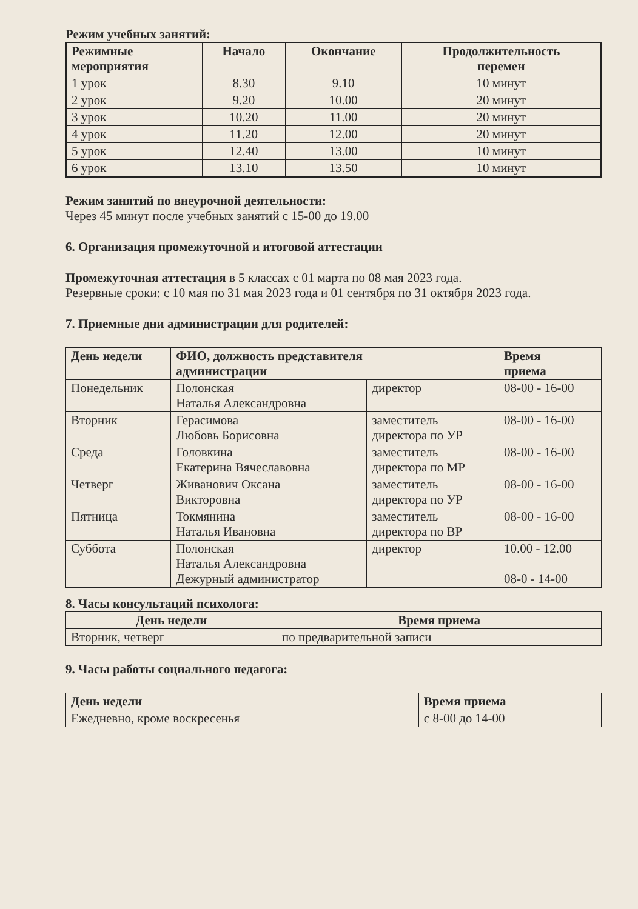Режим учебных занятий:
| Режимные мероприятия | Начало | Окончание | Продолжительность перемен |
| --- | --- | --- | --- |
| 1 урок | 8.30 | 9.10 | 10 минут |
| 2 урок | 9.20 | 10.00 | 20 минут |
| 3 урок | 10.20 | 11.00 | 20 минут |
| 4 урок | 11.20 | 12.00 | 20 минут |
| 5 урок | 12.40 | 13.00 | 10 минут |
| 6 урок | 13.10 | 13.50 | 10 минут |
Режим занятий по внеурочной деятельности:
Через 45 минут после учебных занятий с 15-00 до 19.00
6. Организация промежуточной и итоговой аттестации
Промежуточная аттестация в 5 классах с 01 марта по 08 мая 2023 года.
Резервные сроки: с 10 мая по 31 мая 2023 года и 01 сентября по 31 октября 2023 года.
7. Приемные дни администрации для родителей:
| День недели | ФИО, должность представителя администрации | | Время приема |
| --- | --- | --- | --- |
| Понедельник | Полонская Наталья Александровна | директор | 08-00 - 16-00 |
| Вторник | Герасимова Любовь Борисовна | заместитель директора по УР | 08-00 - 16-00 |
| Среда | Головкина Екатерина Вячеславовна | заместитель директора по МР | 08-00 - 16-00 |
| Четверг | Живанович Оксана Викторовна | заместитель директора по УР | 08-00 - 16-00 |
| Пятница | Токмянина Наталья Ивановна | заместитель директора по ВР | 08-00 - 16-00 |
| Суббота | Полонская Наталья Александровна Дежурный администратор | директор | 10.00 - 12.00 08-0 - 14-00 |
8. Часы консультаций психолога:
| День недели | Время приема |
| --- | --- |
| Вторник, четверг | по предварительной записи |
9. Часы работы социального педагога:
| День недели | Время приема |
| --- | --- |
| Ежедневно, кроме воскресенья | с 8-00 до 14-00 |